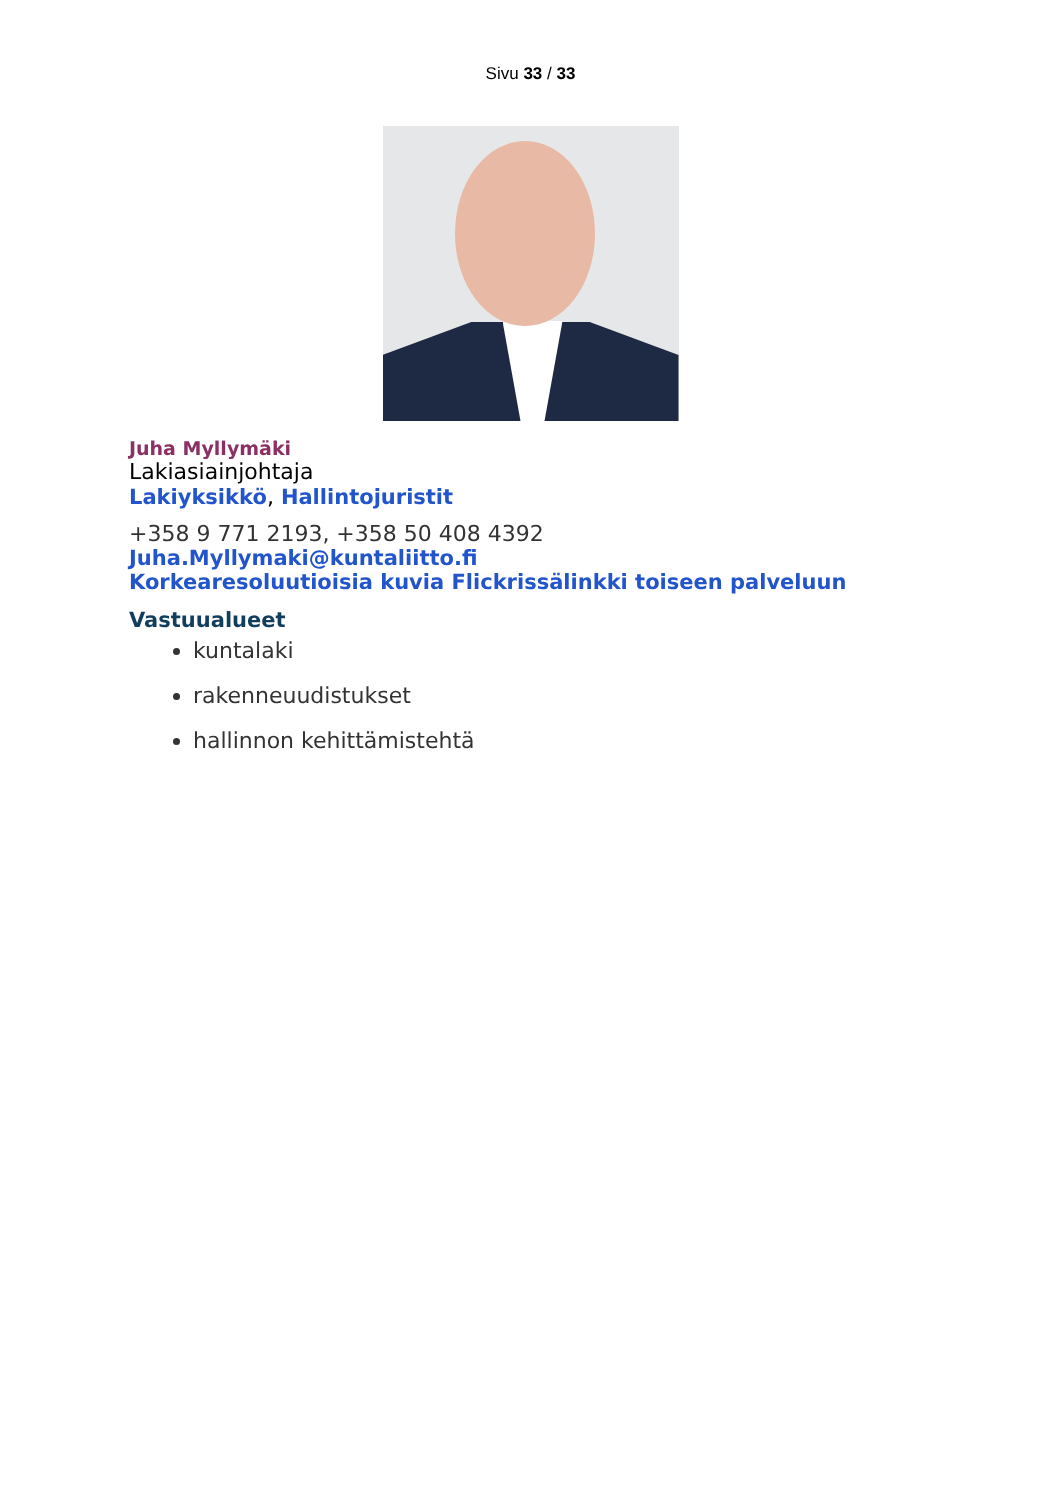Sivu 33 / 33
Juha Myllymäki
Lakiasiainjohtaja
Lakiyksikkö, Hallintojuristit
+358 9 771 2193, +358 50 408 4392
Juha.Myllymaki@kuntaliitto.fi
Korkearesoluutioisia kuvia Flickrissälinkki toiseen palveluun
Vastuualueet
kuntalaki
rakenneuudistukset
hallinnon kehittämistehtä